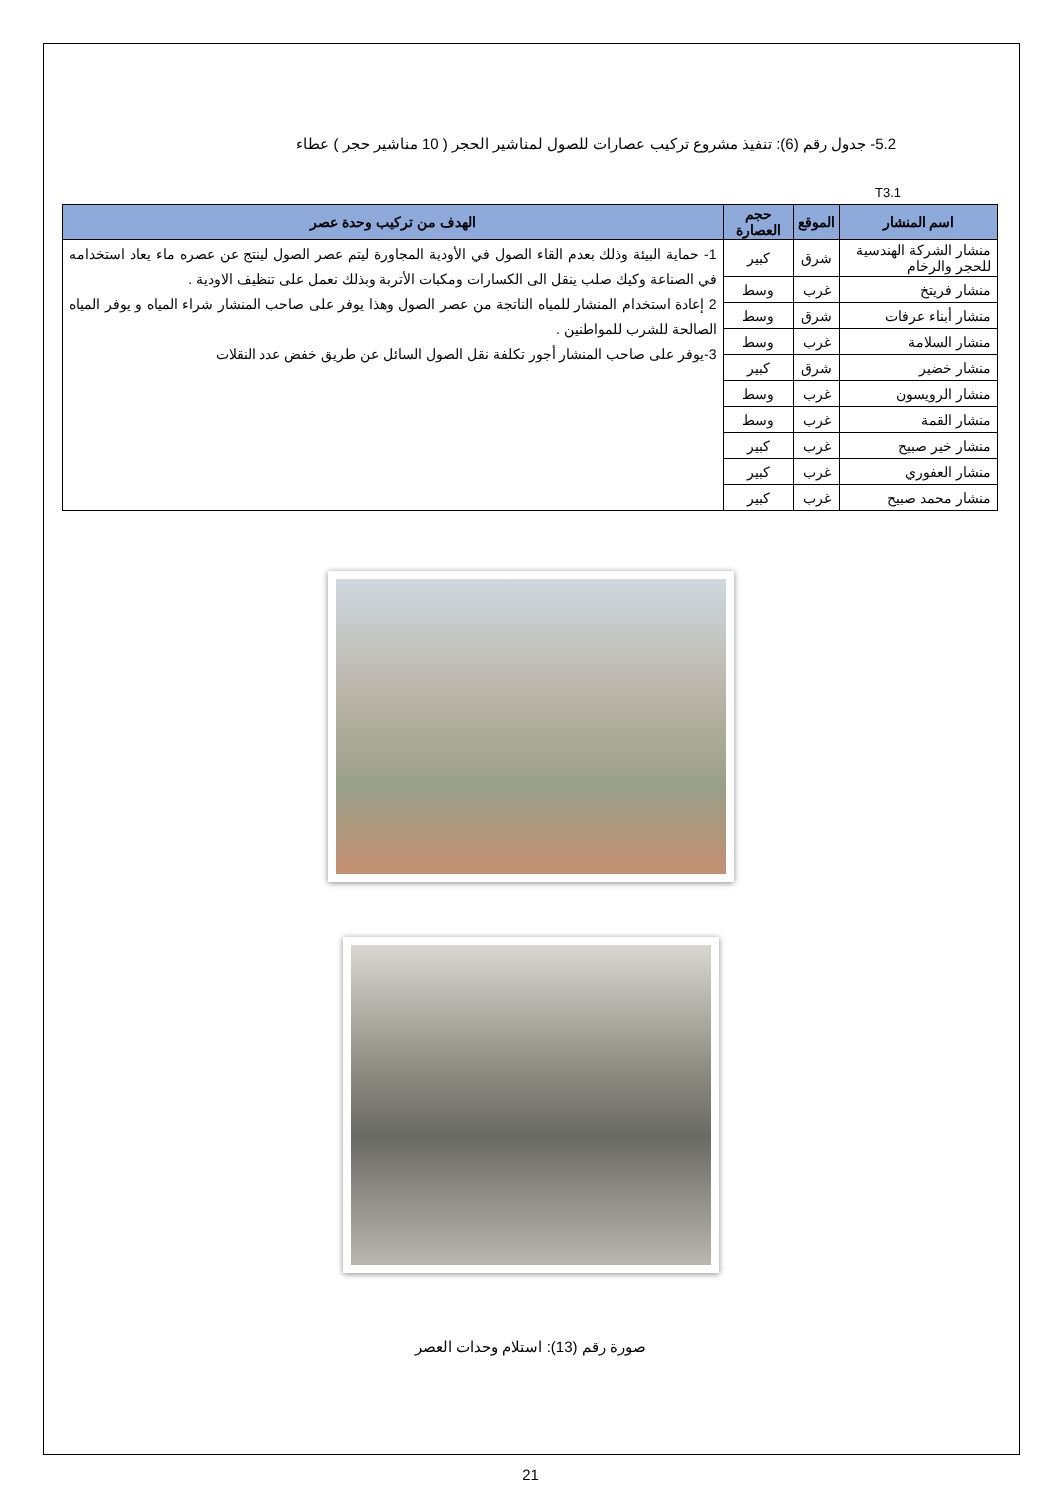5.2- جدول رقم (6): تنفيذ مشروع تركيب عصارات للصول لمناشير الحجر ( 10 مناشير حجر ) عطاء
T3.1
| اسم المنشار | الموقع | حجم العصارة | الهدف من تركيب وحدة عصر |
| --- | --- | --- | --- |
| منشار الشركة الهندسية للحجر والرخام | شرق | كبير | 1- حماية البيئة وذلك بعدم القاء الصول في الأودية المجاورة ليتم عصر الصول لينتج عن عصره ماء يعاد استخدامه في الصناعة وكيك صلب ينقل الى الكسارات ومكبات الأتربة وبذلك نعمل على تنظيف الاودية . 2 إعادة استخدام المنشار للمياه الناتجة من عصر الصول وهذا يوفر على صاحب المنشار شراء المياه و يوفر المياه الصالحة للشرب للمواطنين . 3-يوفر على صاحب المنشار أجور تكلفة نقل الصول السائل عن طريق خفض عدد النقلات |
| منشار فريتخ | غرب | وسط | |
| منشار أبناء عرفات | شرق | وسط | |
| منشار السلامة | غرب | وسط | |
| منشار خضير | شرق | كبير | |
| منشار الرويسون | غرب | وسط | |
| منشار القمة | غرب | وسط | |
| منشار خير صبيح | غرب | كبير | |
| منشار العفوري | غرب | كبير | |
| منشار محمد صبيح | غرب | كبير | |
صورة رقم (13): استلام وحدات العصر
21